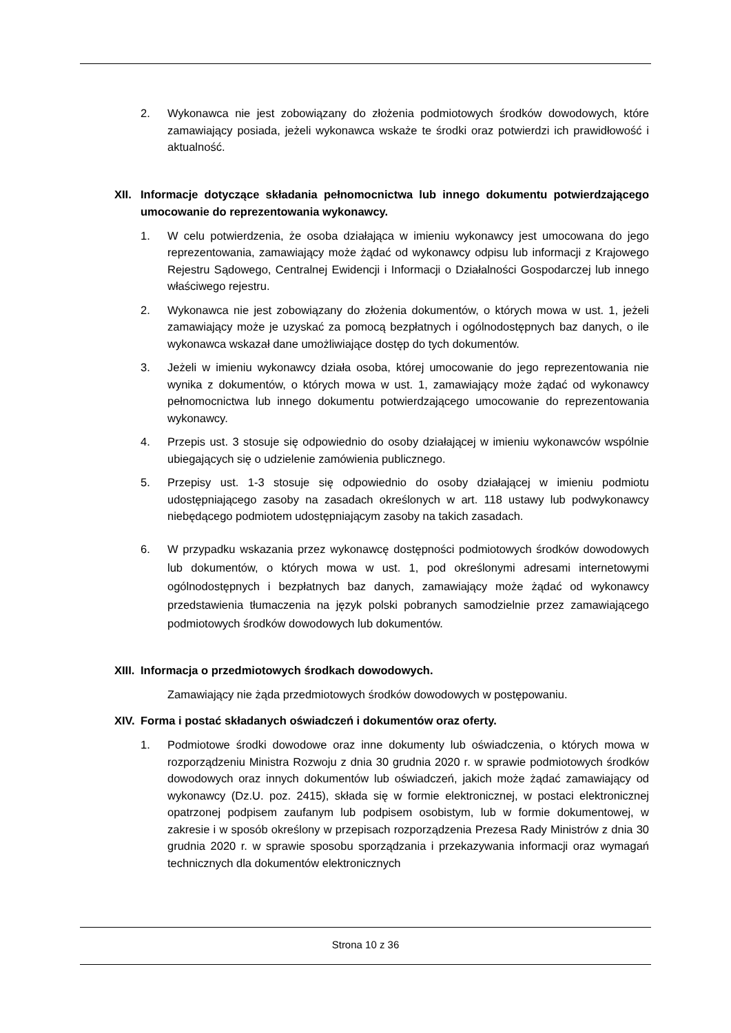2. Wykonawca nie jest zobowiązany do złożenia podmiotowych środków dowodowych, które zamawiający posiada, jeżeli wykonawca wskaże te środki oraz potwierdzi ich prawidłowość i aktualność.
XII.
Informacje dotyczące składania pełnomocnictwa lub innego dokumentu potwierdzającego umocowanie do reprezentowania wykonawcy.
1. W celu potwierdzenia, że osoba działająca w imieniu wykonawcy jest umocowana do jego reprezentowania, zamawiający może żądać od wykonawcy odpisu lub informacji z Krajowego Rejestru Sądowego, Centralnej Ewidencji i Informacji o Działalności Gospodarczej lub innego właściwego rejestru.
2. Wykonawca nie jest zobowiązany do złożenia dokumentów, o których mowa w ust. 1, jeżeli zamawiający może je uzyskać za pomocą bezpłatnych i ogólnodostępnych baz danych, o ile wykonawca wskazał dane umożliwiające dostęp do tych dokumentów.
3. Jeżeli w imieniu wykonawcy działa osoba, której umocowanie do jego reprezentowania nie wynika z dokumentów, o których mowa w ust. 1, zamawiający może żądać od wykonawcy pełnomocnictwa lub innego dokumentu potwierdzającego umocowanie do reprezentowania wykonawcy.
4. Przepis ust. 3 stosuje się odpowiednio do osoby działającej w imieniu wykonawców wspólnie ubiegających się o udzielenie zamówienia publicznego.
5. Przepisy ust. 1-3 stosuje się odpowiednio do osoby działającej w imieniu podmiotu udostępniającego zasoby na zasadach określonych w art. 118 ustawy lub podwykonawcy niebędącego podmiotem udostępniającym zasoby na takich zasadach.
6. W przypadku wskazania przez wykonawcę dostępności podmiotowych środków dowodowych lub dokumentów, o których mowa w ust. 1, pod określonymi adresami internetowymi ogólnodostępnych i bezpłatnych baz danych, zamawiający może żądać od wykonawcy przedstawienia tłumaczenia na język polski pobranych samodzielnie przez zamawiającego podmiotowych środków dowodowych lub dokumentów.
XIII.
Informacja o przedmiotowych środkach dowodowych.
Zamawiający nie żąda przedmiotowych środków dowodowych w postępowaniu.
XIV.
Forma i postać składanych oświadczeń i dokumentów oraz oferty.
1. Podmiotowe środki dowodowe oraz inne dokumenty lub oświadczenia, o których mowa w rozporządzeniu Ministra Rozwoju z dnia 30 grudnia 2020 r. w sprawie podmiotowych środków dowodowych oraz innych dokumentów lub oświadczeń, jakich może żądać zamawiający od wykonawcy (Dz.U. poz. 2415), składa się w formie elektronicznej, w postaci elektronicznej opatrzonej podpisem zaufanym lub podpisem osobistym, lub w formie dokumentowej, w zakresie i w sposób określony w przepisach rozporządzenia Prezesa Rady Ministrów z dnia 30 grudnia 2020 r. w sprawie sposobu sporządzania i przekazywania informacji oraz wymagań technicznych dla dokumentów elektronicznych
Strona 10 z 36